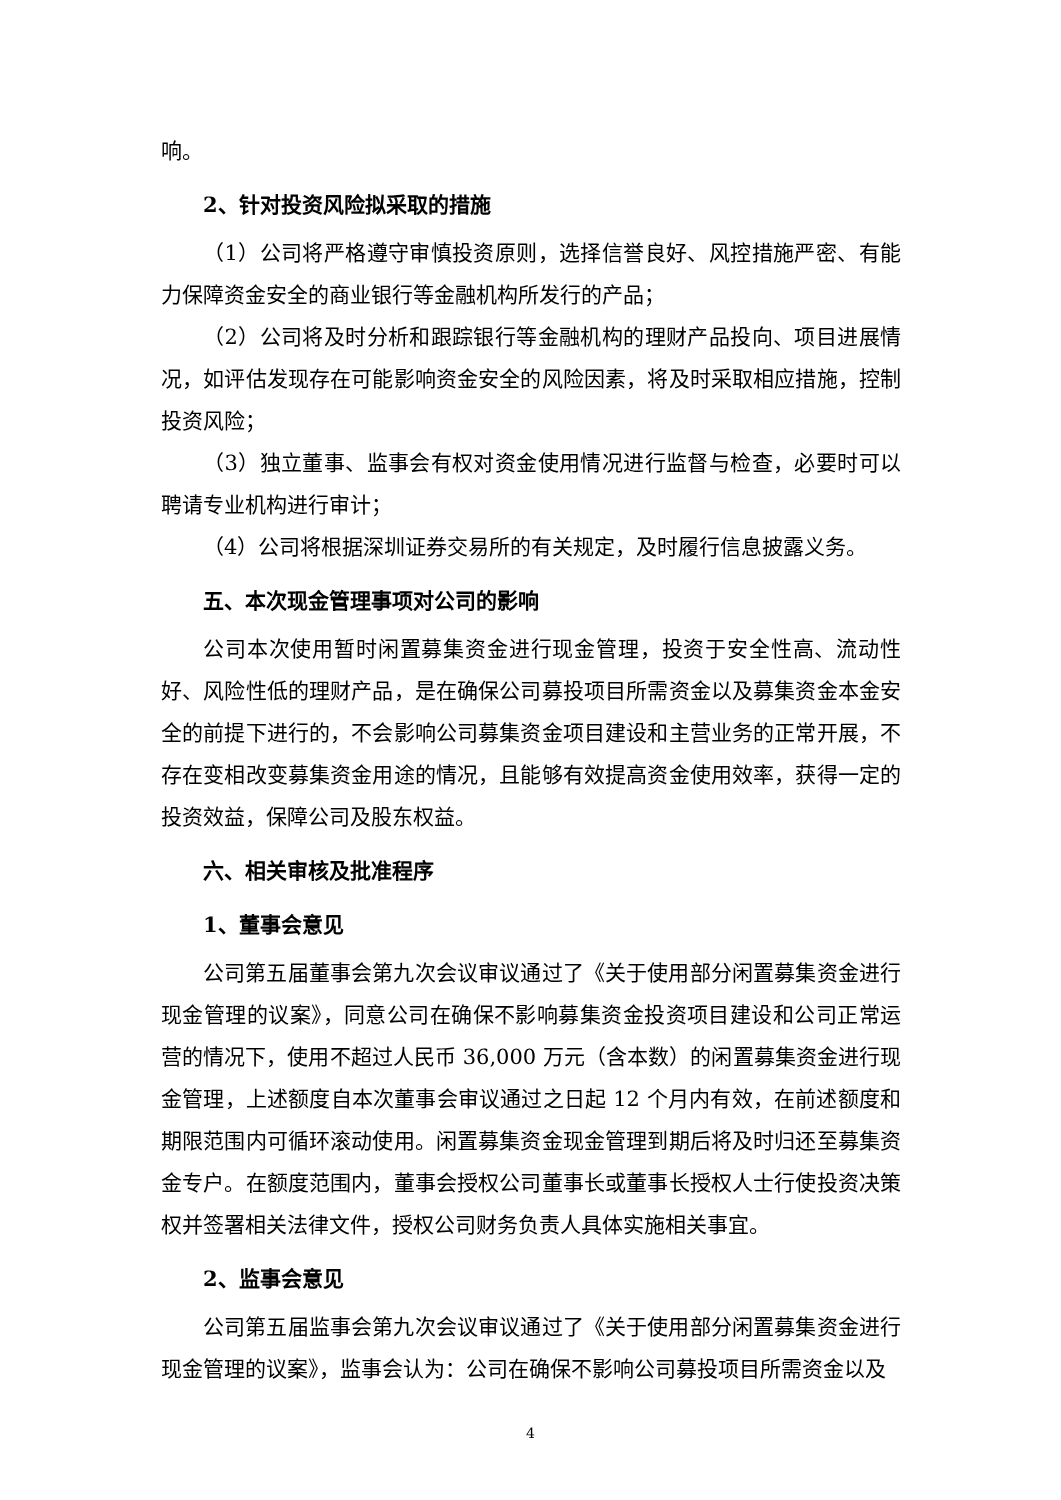响。
2、针对投资风险拟采取的措施
（1）公司将严格遵守审慎投资原则，选择信誉良好、风控措施严密、有能力保障资金安全的商业银行等金融机构所发行的产品；
（2）公司将及时分析和跟踪银行等金融机构的理财产品投向、项目进展情况，如评估发现存在可能影响资金安全的风险因素，将及时采取相应措施，控制投资风险；
（3）独立董事、监事会有权对资金使用情况进行监督与检查，必要时可以聘请专业机构进行审计；
（4）公司将根据深圳证券交易所的有关规定，及时履行信息披露义务。
五、本次现金管理事项对公司的影响
公司本次使用暂时闲置募集资金进行现金管理，投资于安全性高、流动性好、风险性低的理财产品，是在确保公司募投项目所需资金以及募集资金本金安全的前提下进行的，不会影响公司募集资金项目建设和主营业务的正常开展，不存在变相改变募集资金用途的情况，且能够有效提高资金使用效率，获得一定的投资效益，保障公司及股东权益。
六、相关审核及批准程序
1、董事会意见
公司第五届董事会第九次会议审议通过了《关于使用部分闲置募集资金进行现金管理的议案》，同意公司在确保不影响募集资金投资项目建设和公司正常运营的情况下，使用不超过人民币 36,000 万元（含本数）的闲置募集资金进行现金管理，上述额度自本次董事会审议通过之日起 12 个月内有效，在前述额度和期限范围内可循环滚动使用。闲置募集资金现金管理到期后将及时归还至募集资金专户。在额度范围内，董事会授权公司董事长或董事长授权人士行使投资决策权并签署相关法律文件，授权公司财务负责人具体实施相关事宜。
2、监事会意见
公司第五届监事会第九次会议审议通过了《关于使用部分闲置募集资金进行现金管理的议案》，监事会认为：公司在确保不影响公司募投项目所需资金以及
4